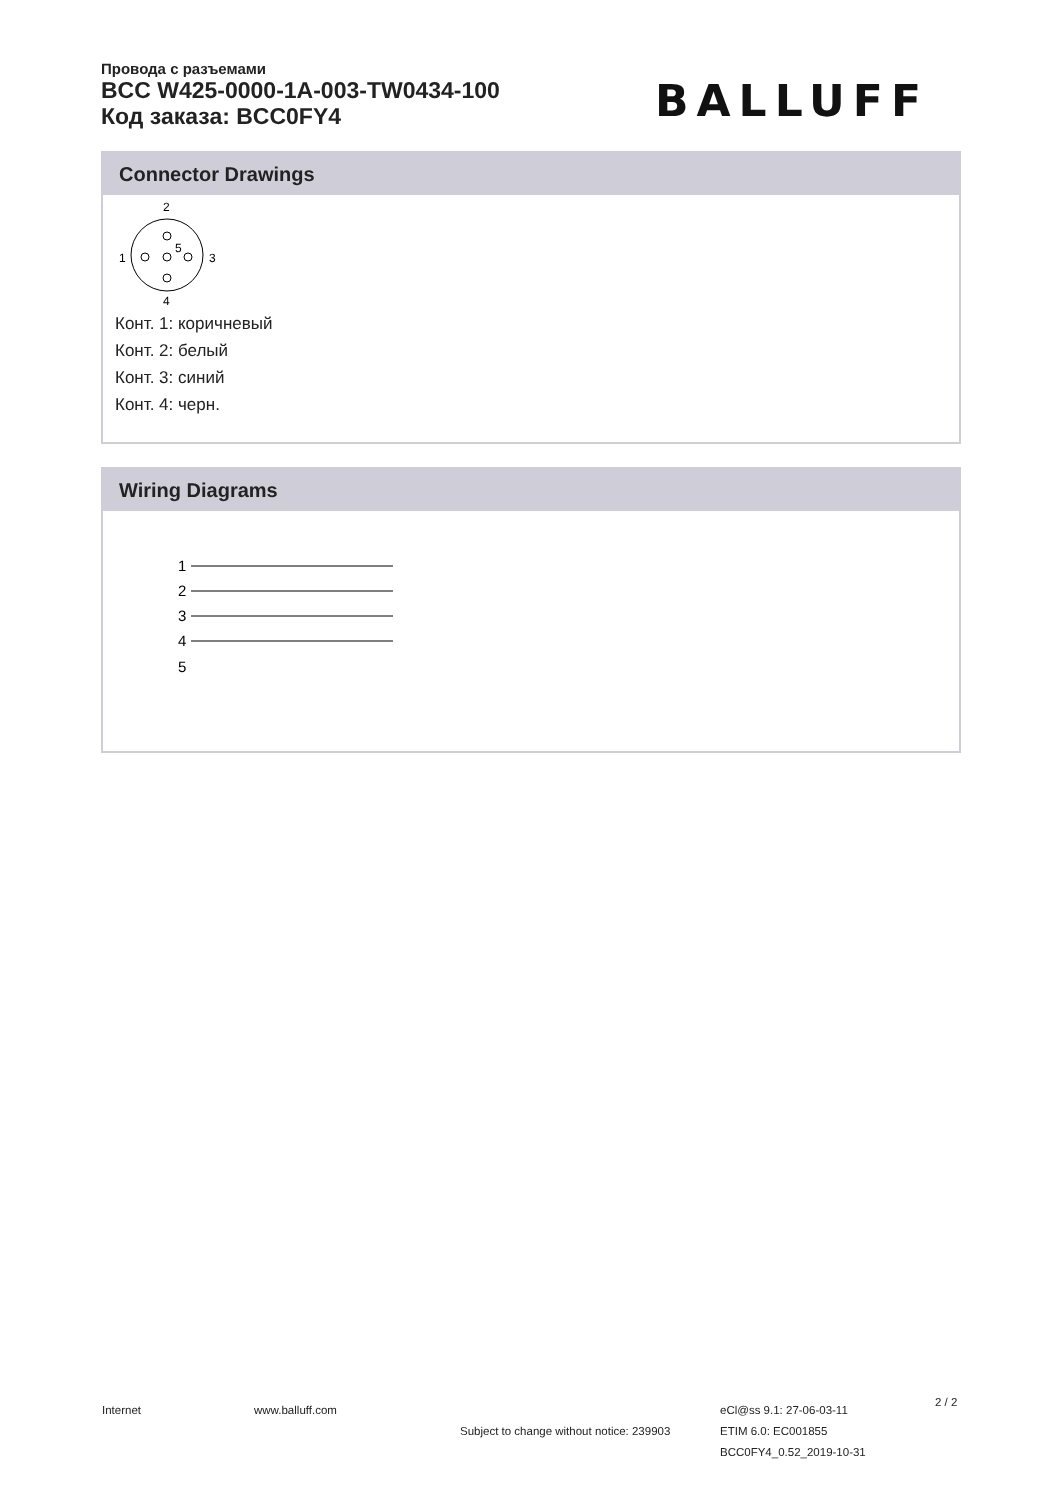Провода с разъемами
BCC W425-0000-1A-003-TW0434-100
Код заказа: BCC0FY4
BALLUFF
Connector Drawings
2
5
1
3
4
Конт. 1: коричневый
Конт. 2: белый
Конт. 3: синий
Конт. 4: черн.
Wiring Diagrams
1
2
3
4
5
Internet www.balluff.com
Subject to change without notice: 239903
eCl@ss 9.1: 27-06-03-11
ETIM 6.0: EC001855
BCC0FY4_0.52_2019-10-31
2 / 2